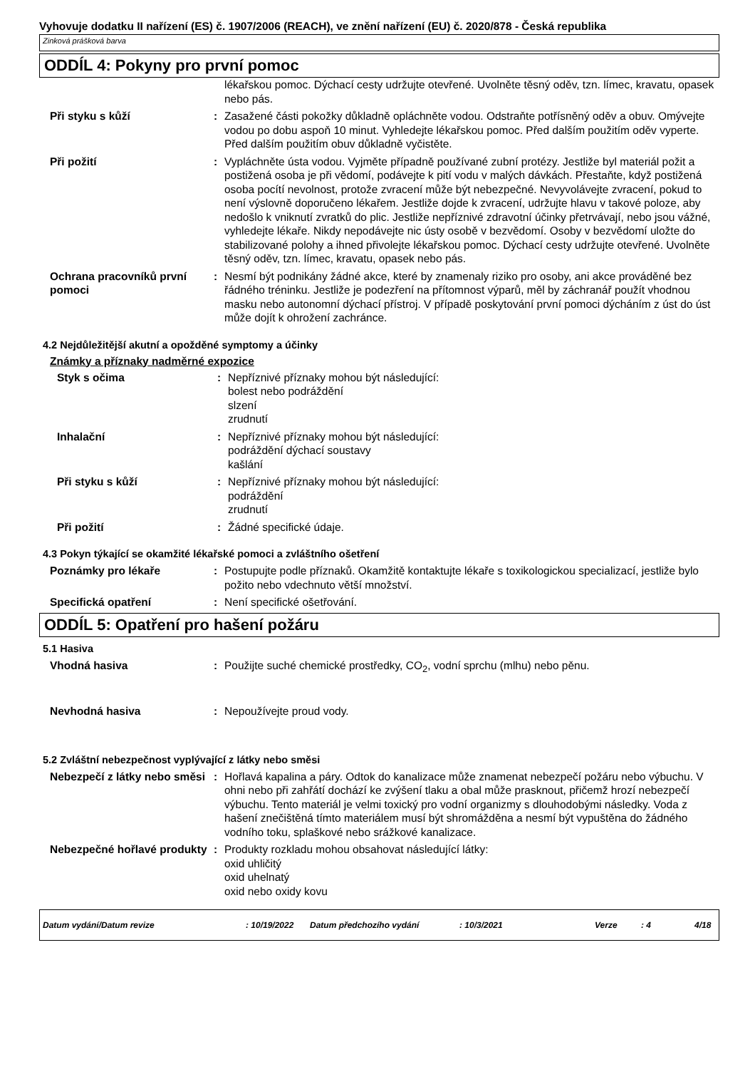Vyhovuje dodatku II nařízení (ES) č. 1907/2006 (REACH), ve znění nařízení (EU) č. 2020/878 - Česká republika
Zinková prášková barva
ODDÍL 4: Pokyny pro první pomoc
lékařskou pomoc. Dýchací cesty udržujte otevřené. Uvolněte těsný oděv, tzn. límec, kravatu, opasek nebo pás.
Při styku s kůží : Zasažené části pokožky důkladně opláchněte vodou. Odstraňte potřísněný oděv a obuv. Omývejte vodou po dobu aspoň 10 minut. Vyhledejte lékařskou pomoc. Před dalším použitím oděv vyperte. Před dalším použitím obuv důkladně vyčistěte.
Při požití : Vypláchněte ústa vodou. Vyjměte případně používané zubní protézy. Jestliže byl materiál požit a postižená osoba je při vědomí, podávejte k pití vodu v malých dávkách. Přestaňte, když postižená osoba pocítí nevolnost, protože zvracení může být nebezpečné. Nevyvolávejte zvracení, pokud to není výslovně doporučeno lékařem. Jestliže dojde k zvracení, udržujte hlavu v takové poloze, aby nedošlo k vniknutí zvratků do plic. Jestliže nepříznivé zdravotní účinky přetrvávají, nebo jsou vážné, vyhledejte lékaře. Nikdy nepodávejte nic ústy osobě v bezvědomí. Osoby v bezvědomí uložte do stabilizované polohy a ihned přivolejte lékařskou pomoc. Dýchací cesty udržujte otevřené. Uvolněte těsný oděv, tzn. límec, kravatu, opasek nebo pás.
Ochrana pracovníků první pomoci
: Nesmí být podnikány žádné akce, které by znamenaly riziko pro osoby, ani akce prováděné bez řádného tréninku. Jestliže je podezření na přítomnost výparů, měl by záchranář použít vhodnou masku nebo autonomní dýchací přístroj. V případě poskytování první pomoci dýcháním z úst do úst může dojít k ohrožení zachránce.
4.2 Nejdůležitější akutní a opožděné symptomy a účinky
Známky a příznaky nadměrné expozice
Styk s očima : Nepříznivé příznaky mohou být následující:
bolest nebo podráždění
slzení
zrudnutí
Inhalační : Nepříznivé příznaky mohou být následující:
podráždění dýchací soustavy
kašlání
Při styku s kůží : Nepříznivé příznaky mohou být následující:
podráždění
zrudnutí
Při požití : Žádné specifické údaje.
4.3 Pokyn týkající se okamžité lékařské pomoci a zvláštního ošetření
Poznámky pro lékaře : Postupujte podle příznaků. Okamžitě kontaktujte lékaře s toxikologickou specializací, jestliže bylo požito nebo vdechnuto větší množství.
Specifická opatření : Není specifické ošetřování.
ODDÍL 5: Opatření pro hašení požáru
5.1 Hasiva
Vhodná hasiva : Použijte suché chemické prostředky, CO<sub>2</sub>, vodní sprchu (mlhu) nebo pěnu.
Nevhodná hasiva : Nepoužívejte proud vody.
5.2 Zvláštní nebezpečnost vyplývající z látky nebo směsi
Nebezpečí z látky nebo směsi
: Hořlavá kapalina a páry. Odtok do kanalizace může znamenat nebezpečí požáru nebo výbuchu. V ohni nebo při zahřátí dochází ke zvýšení tlaku a obal může prasknout, přičemž hrozí nebezpečí výbuchu. Tento materiál je velmi toxický pro vodní organizmy s dlouhodobými následky. Voda z hašení znečištěná tímto materiálem musí být shromážděna a nesmí být vypuštěna do žádného vodního toku, splaškové nebo srážkové kanalizace.
Nebezpečné hořlavé produkty
: Produkty rozkladu mohou obsahovat následující látky:
oxid uhličitý
oxid uhelnatý
oxid nebo oxidy kovu
Datum vydání/Datum revize: 10/19/2022 Datum předchozího vydání: 10/3/2021 Verze: 4 4/18